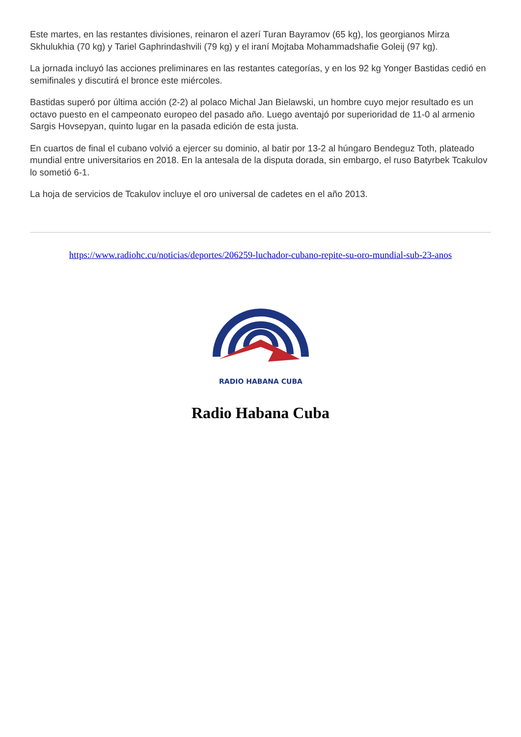Este martes, en las restantes divisiones, reinaron el azerí Turan Bayramov (65 kg), los georgianos Mirza Skhulukhia (70 kg) y Tariel Gaphrindashvili (79 kg) y el iraní Mojtaba Mohammadshafie Goleij (97 kg).
La jornada incluyó las acciones preliminares en las restantes categorías, y en los 92 kg Yonger Bastidas cedió en semifinales y discutirá el bronce este miércoles.
Bastidas superó por última acción (2-2) al polaco Michal Jan Bielawski, un hombre cuyo mejor resultado es un octavo puesto en el campeonato europeo del pasado año. Luego aventajó por superioridad de 11-0 al armenio Sargis Hovsepyan, quinto lugar en la pasada edición de esta justa.
En cuartos de final el cubano volvió a ejercer su dominio, al batir por 13-2 al húngaro Bendeguz Toth, plateado mundial entre universitarios en 2018. En la antesala de la disputa dorada, sin embargo, el ruso Batyrbek Tcakulov lo sometió 6-1.
La hoja de servicios de Tcakulov incluye el oro universal de cadetes en el año 2013.
https://www.radiohc.cu/noticias/deportes/206259-luchador-cubano-repite-su-oro-mundial-sub-23-anos
RADIO HABANA CUBA
Radio Habana Cuba